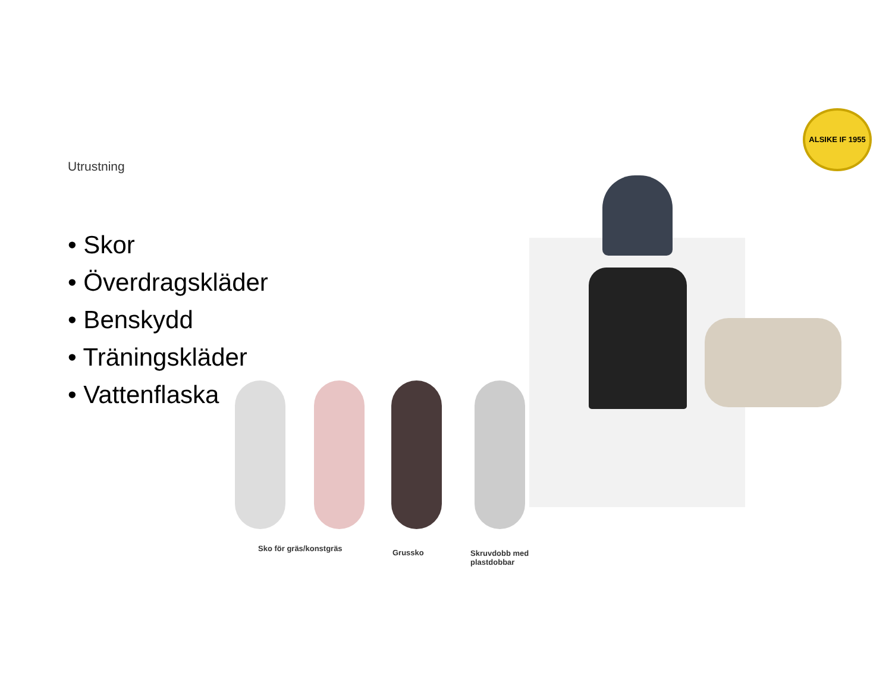ALSIKE IF 1955
Utrustning
• Skor
• Överdragskläder
• Benskydd
• Träningskläder
• Vattenflaska
Sko för gräs/konstgräs Grussko
Skruvdobb med
plastdobbar